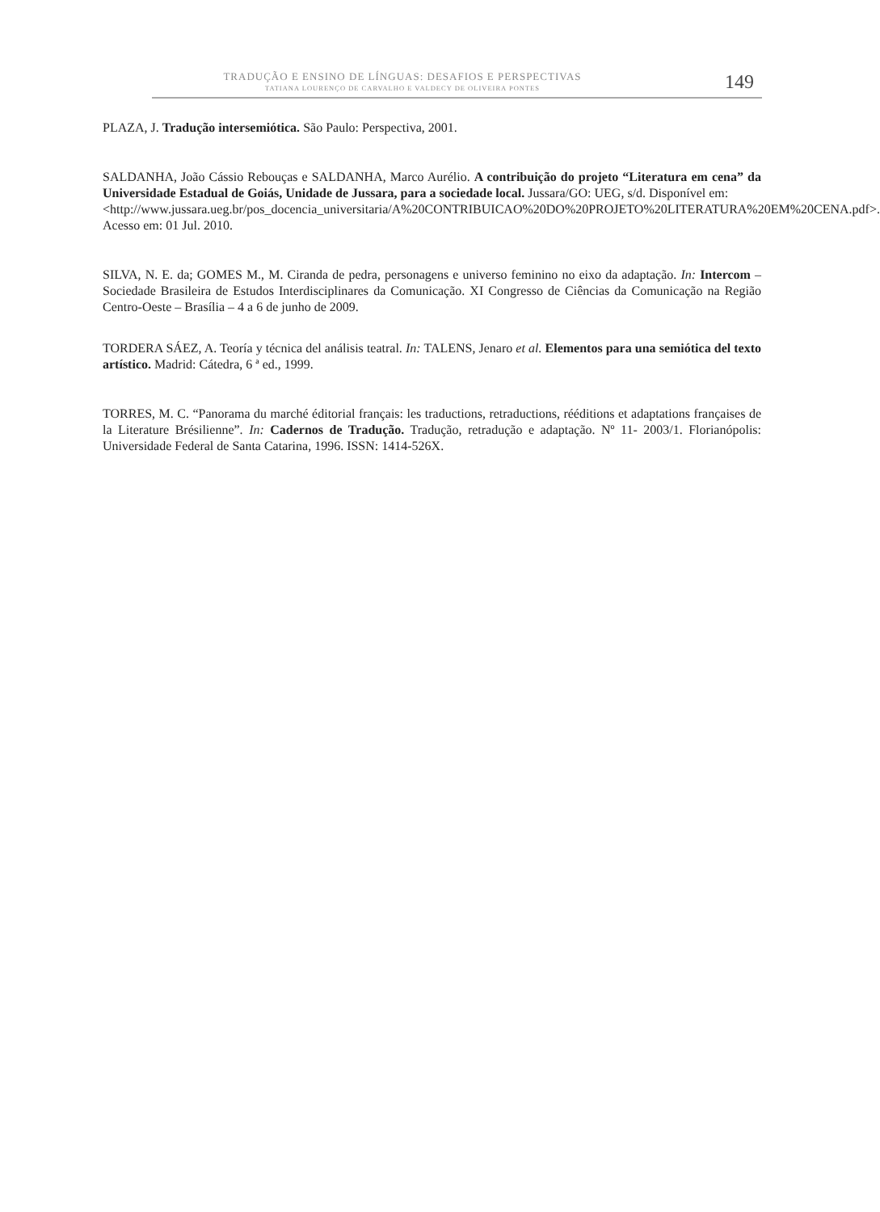TRADUÇÃO E ENSINO DE LÍNGUAS: DESAFIOS E PERSPECTIVAS
TATIANA LOURENÇO DE CARVALHO E VALDECY DE OLIVEIRA PONTES
149
PLAZA, J. Tradução intersemiótica. São Paulo: Perspectiva, 2001.
SALDANHA, João Cássio Rebouças e SALDANHA, Marco Aurélio. A contribuição do projeto “Literatura em cena” da Universidade Estadual de Goiás, Unidade de Jussara, para a sociedade local. Jussara/GO: UEG, s/d. Disponível em:
<http://www.jussara.ueg.br/pos_docencia_universitaria/A%20CONTRIBUICAO%20DO%20PROJETO%20LITERATURA%20EM%20CENA.pdf>. Acesso em: 01 Jul. 2010.
SILVA, N. E. da; GOMES M., M. Ciranda de pedra, personagens e universo feminino no eixo da adaptação. In: Intercom – Sociedade Brasileira de Estudos Interdisciplinares da Comunicação. XI Congresso de Ciências da Comunicação na Região Centro-Oeste – Brasília – 4 a 6 de junho de 2009.
TORDERA SÁEZ, A. Teoría y técnica del análisis teatral. In: TALENS, Jenaro et al. Elementos para una semiótica del texto artístico. Madrid: Cátedra, 6 ª ed., 1999.
TORRES, M. C. “Panorama du marché éditorial français: les traductions, retraductions, rééditions et adaptations françaises de la Literature Brésilienne”. In: Cadernos de Tradução. Tradução, retradução e adaptação. Nº 11- 2003/1. Florianópolis: Universidade Federal de Santa Catarina, 1996. ISSN: 1414-526X.